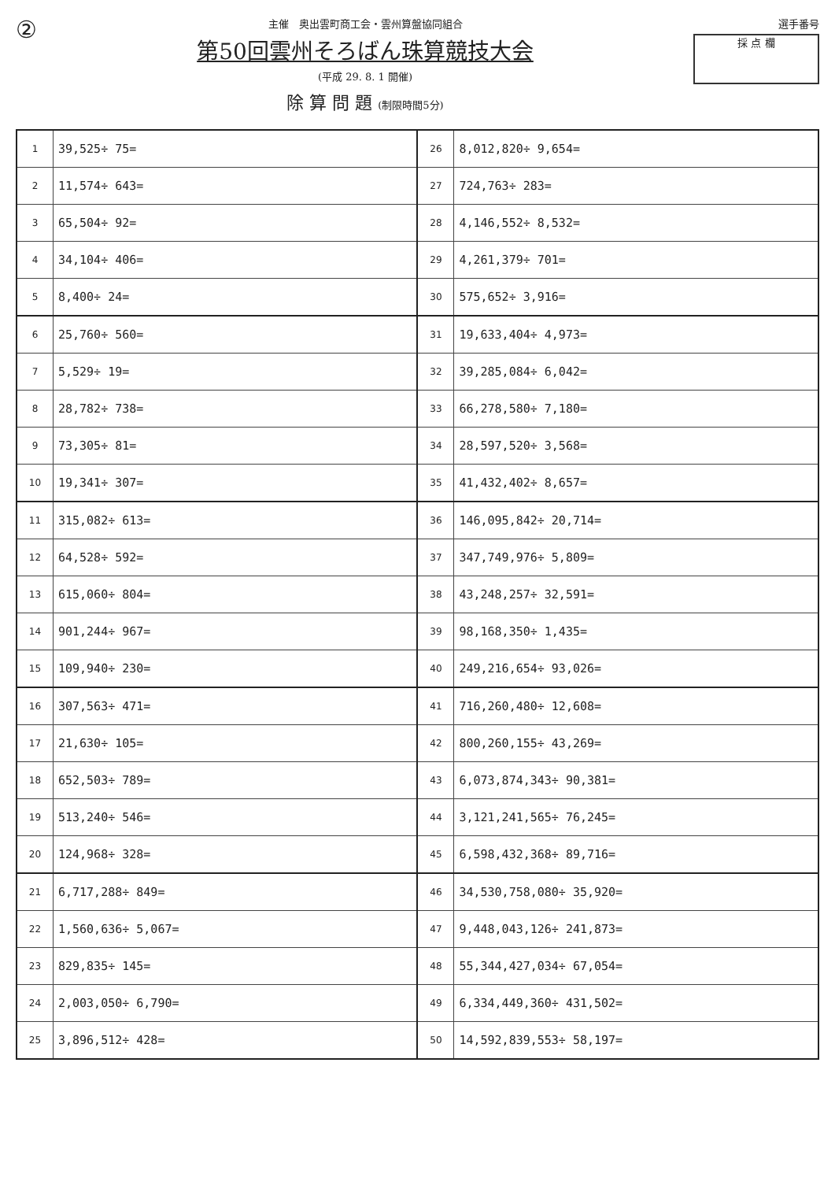②
主催　奥出雲町商工会・雲州算盤協同組合
第50回雲州そろばん珠算競技大会
(平成 29. 8. 1 開催)
除 算 問 題 (制限時間5分)
選手番号
採 点 欄
| 1 | 39,525÷ 75= | 26 | 8,012,820÷ 9,654= |
| 2 | 11,574÷ 643= | 27 | 724,763÷ 283= |
| 3 | 65,504÷ 92= | 28 | 4,146,552÷ 8,532= |
| 4 | 34,104÷ 406= | 29 | 4,261,379÷ 701= |
| 5 | 8,400÷ 24= | 30 | 575,652÷ 3,916= |
| 6 | 25,760÷ 560= | 31 | 19,633,404÷ 4,973= |
| 7 | 5,529÷ 19= | 32 | 39,285,084÷ 6,042= |
| 8 | 28,782÷ 738= | 33 | 66,278,580÷ 7,180= |
| 9 | 73,305÷ 81= | 34 | 28,597,520÷ 3,568= |
| 10 | 19,341÷ 307= | 35 | 41,432,402÷ 8,657= |
| 11 | 315,082÷ 613= | 36 | 146,095,842÷ 20,714= |
| 12 | 64,528÷ 592= | 37 | 347,749,976÷ 5,809= |
| 13 | 615,060÷ 804= | 38 | 43,248,257÷ 32,591= |
| 14 | 901,244÷ 967= | 39 | 98,168,350÷ 1,435= |
| 15 | 109,940÷ 230= | 40 | 249,216,654÷ 93,026= |
| 16 | 307,563÷ 471= | 41 | 716,260,480÷ 12,608= |
| 17 | 21,630÷ 105= | 42 | 800,260,155÷ 43,269= |
| 18 | 652,503÷ 789= | 43 | 6,073,874,343÷ 90,381= |
| 19 | 513,240÷ 546= | 44 | 3,121,241,565÷ 76,245= |
| 20 | 124,968÷ 328= | 45 | 6,598,432,368÷ 89,716= |
| 21 | 6,717,288÷ 849= | 46 | 34,530,758,080÷ 35,920= |
| 22 | 1,560,636÷ 5,067= | 47 | 9,448,043,126÷ 241,873= |
| 23 | 829,835÷ 145= | 48 | 55,344,427,034÷ 67,054= |
| 24 | 2,003,050÷ 6,790= | 49 | 6,334,449,360÷ 431,502= |
| 25 | 3,896,512÷ 428= | 50 | 14,592,839,553÷ 58,197= |